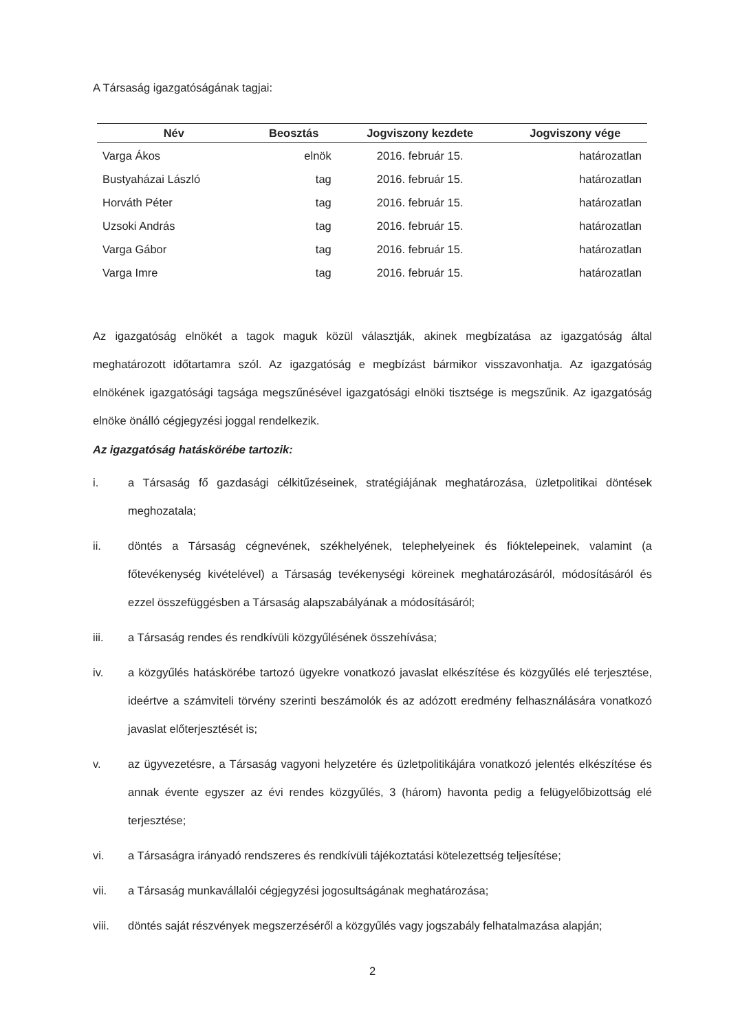A Társaság igazgatóságának tagjai:
| Név | Beosztás | Jogviszony kezdete | Jogviszony vége |
| --- | --- | --- | --- |
| Varga Ákos | elnök | 2016. február 15. | határozatlan |
| Bustyaházai László | tag | 2016. február 15. | határozatlan |
| Horváth Péter | tag | 2016. február 15. | határozatlan |
| Uzsoki András | tag | 2016. február 15. | határozatlan |
| Varga Gábor | tag | 2016. február 15. | határozatlan |
| Varga Imre | tag | 2016. február 15. | határozatlan |
Az igazgatóság elnökét a tagok maguk közül választják, akinek megbízatása az igazgatóság által meghatározott időtartamra szól. Az igazgatóság e megbízást bármikor visszavonhatja. Az igazgatóság elnökének igazgatósági tagsága megszűnésével igazgatósági elnöki tisztsége is megszűnik. Az igazgatóság elnöke önálló cégjegyzési joggal rendelkezik.
Az igazgatóság hatáskörébe tartozik:
i. a Társaság fő gazdasági célkitűzéseinek, stratégiájának meghatározása, üzletpolitikai döntések meghozatala;
ii. döntés a Társaság cégnevének, székhelyének, telephelyeinek és fióktelepeinek, valamint (a főtevékenység kivételével) a Társaság tevékenységi köreinek meghatározásáról, módosításáról és ezzel összefüggésben a Társaság alapszabályának a módosításáról;
iii. a Társaság rendes és rendkívüli közgyűlésének összehívása;
iv. a közgyűlés hatáskörébe tartozó ügyekre vonatkozó javaslat elkészítése és közgyűlés elé terjesztése, ideértve a számviteli törvény szerinti beszámolók és az adózott eredmény felhasználására vonatkozó javaslat előterjesztését is;
v. az ügyvezetésre, a Társaság vagyoni helyzetére és üzletpolitikájára vonatkozó jelentés elkészítése és annak évente egyszer az évi rendes közgyűlés, 3 (három) havonta pedig a felügyelőbizottság elé terjesztése;
vi. a Társaságra irányadó rendszeres és rendkívüli tájékoztatási kötelezettség teljesítése;
vii. a Társaság munkavállalói cégjegyzési jogosultságának meghatározása;
viii. döntés saját részvények megszerzéséről a közgyűlés vagy jogszabály felhatalmazása alapján;
2